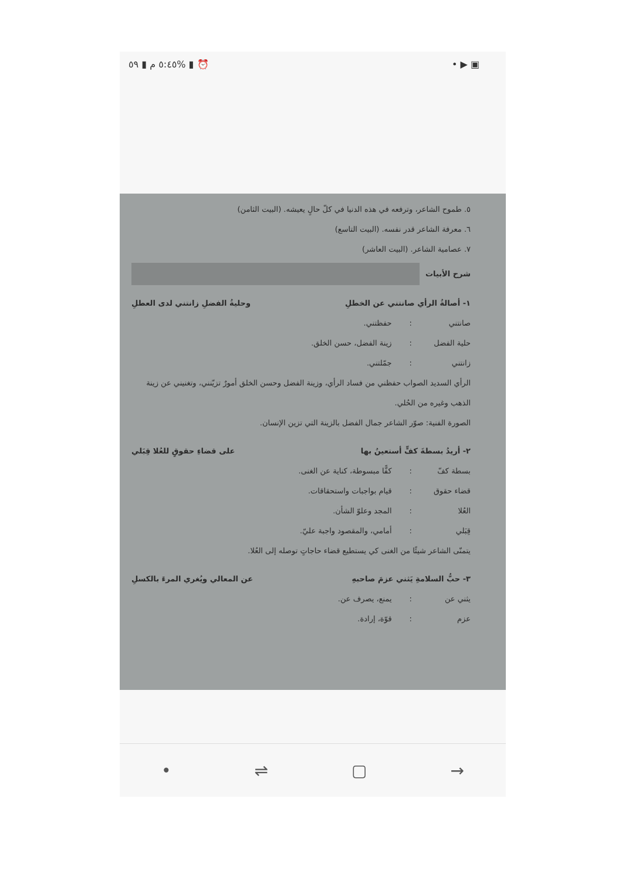٥:٤٥ م ▮ ٥٩% ▮ ⏰ • ▶ ▣
٥. طموح الشاعر، وترفعه في هذه الدنيا في كلّ حالٍ يعيشه. (البيت الثامن)
٦. معرفة الشاعر قدر نفسه. (البيت التاسع)
٧. عصامية الشاعر. (البيت العاشر)
شرح الأبيات
١- أصالةُ الرأي صانتني عن الخطلِ وحليةُ الفضلِ زانتني لدى العطلِ
صانتني: حفظتني.
حلية الفضل: زينة الفضل، حسن الخلق.
زانتني: جمّلتني.
الرأي السديد الصواب حفظني من فساد الرأي، وزينة الفضل وحسن الخلق أمورٌ تزيّنني، وتغنيني عن زينة الذهب وغيره من الحُلي.
الصورة الفنية: صوّر الشاعر جمال الفضل بالزينة التي تزين الإنسان.
٢- أريدُ بسطةَ كفٍّ أستعينُ بها على قضاءِ حقوقٍ للعُلا قِبَلي
بسطة كفّ: كفًّا مبسوطة، كناية عن الغنى.
قضاء حقوق: قيام بواجبات واستحقاقات.
العُلا: المجد وعلوّ الشأن.
قِبَلي: أمامي، والمقصود واجبة عليّ.
يتمنّى الشاعر شيئًا من الغنى كي يستطيع قضاء حاجاتٍ توصله إلى العُلا.
٣- حبُّ السلامةِ يَثني عزمَ صاحبهِ عن المعالي ويُغري المرءَ بالكسلِ
يثني عن: يمنع، يصرف عن.
عزم: قوّة، إرادة.
• ⇌ ▢ →